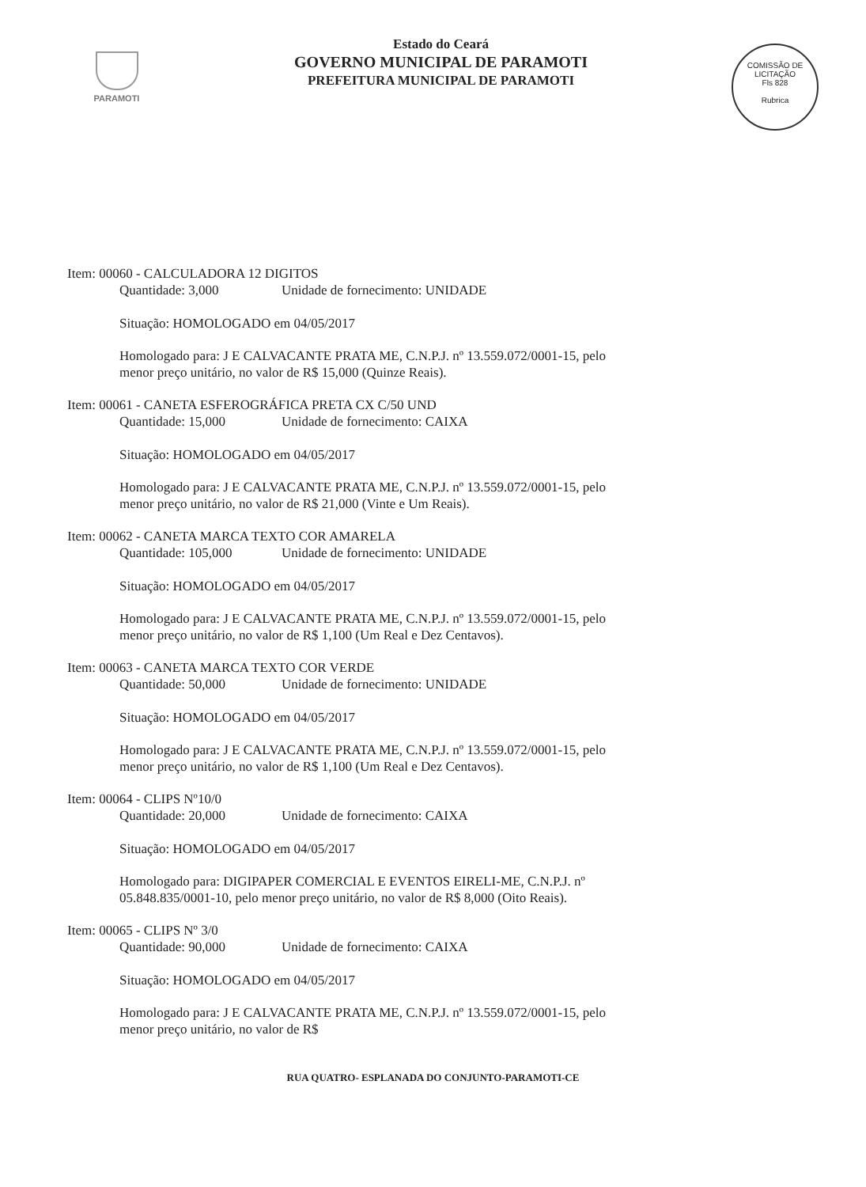PARAMOTI
Estado do Ceará
GOVERNO MUNICIPAL DE PARAMOTI
PREFEITURA MUNICIPAL DE PARAMOTI
COMISSÃO DE LICITAÇÃO
Fls 828
Rubrica
Item: 00060 - CALCULADORA 12 DIGITOS
Quantidade: 3,000 Unidade de fornecimento: UNIDADE
Situação: HOMOLOGADO em 04/05/2017
Homologado para: J E CALVACANTE PRATA ME, C.N.P.J. nº 13.559.072/0001-15, pelo menor preço unitário, no valor de R$ 15,000 (Quinze Reais).
Item: 00061 - CANETA ESFEROGRÁFICA PRETA CX C/50 UND
Quantidade: 15,000 Unidade de fornecimento: CAIXA
Situação: HOMOLOGADO em 04/05/2017
Homologado para: J E CALVACANTE PRATA ME, C.N.P.J. nº 13.559.072/0001-15, pelo menor preço unitário, no valor de R$ 21,000 (Vinte e Um Reais).
Item: 00062 - CANETA MARCA TEXTO COR AMARELA
Quantidade: 105,000 Unidade de fornecimento: UNIDADE
Situação: HOMOLOGADO em 04/05/2017
Homologado para: J E CALVACANTE PRATA ME, C.N.P.J. nº 13.559.072/0001-15, pelo menor preço unitário, no valor de R$ 1,100 (Um Real e Dez Centavos).
Item: 00063 - CANETA MARCA TEXTO COR VERDE
Quantidade: 50,000 Unidade de fornecimento: UNIDADE
Situação: HOMOLOGADO em 04/05/2017
Homologado para: J E CALVACANTE PRATA ME, C.N.P.J. nº 13.559.072/0001-15, pelo menor preço unitário, no valor de R$ 1,100 (Um Real e Dez Centavos).
Item: 00064 - CLIPS Nº10/0
Quantidade: 20,000 Unidade de fornecimento: CAIXA
Situação: HOMOLOGADO em 04/05/2017
Homologado para: DIGIPAPER COMERCIAL E EVENTOS EIRELI-ME, C.N.P.J. nº 05.848.835/0001-10, pelo menor preço unitário, no valor de R$ 8,000 (Oito Reais).
Item: 00065 - CLIPS Nº 3/0
Quantidade: 90,000 Unidade de fornecimento: CAIXA
Situação: HOMOLOGADO em 04/05/2017
Homologado para: J E CALVACANTE PRATA ME, C.N.P.J. nº 13.559.072/0001-15, pelo menor preço unitário, no valor de R$
RUA QUATRO- ESPLANADA DO CONJUNTO-PARAMOTI-CE